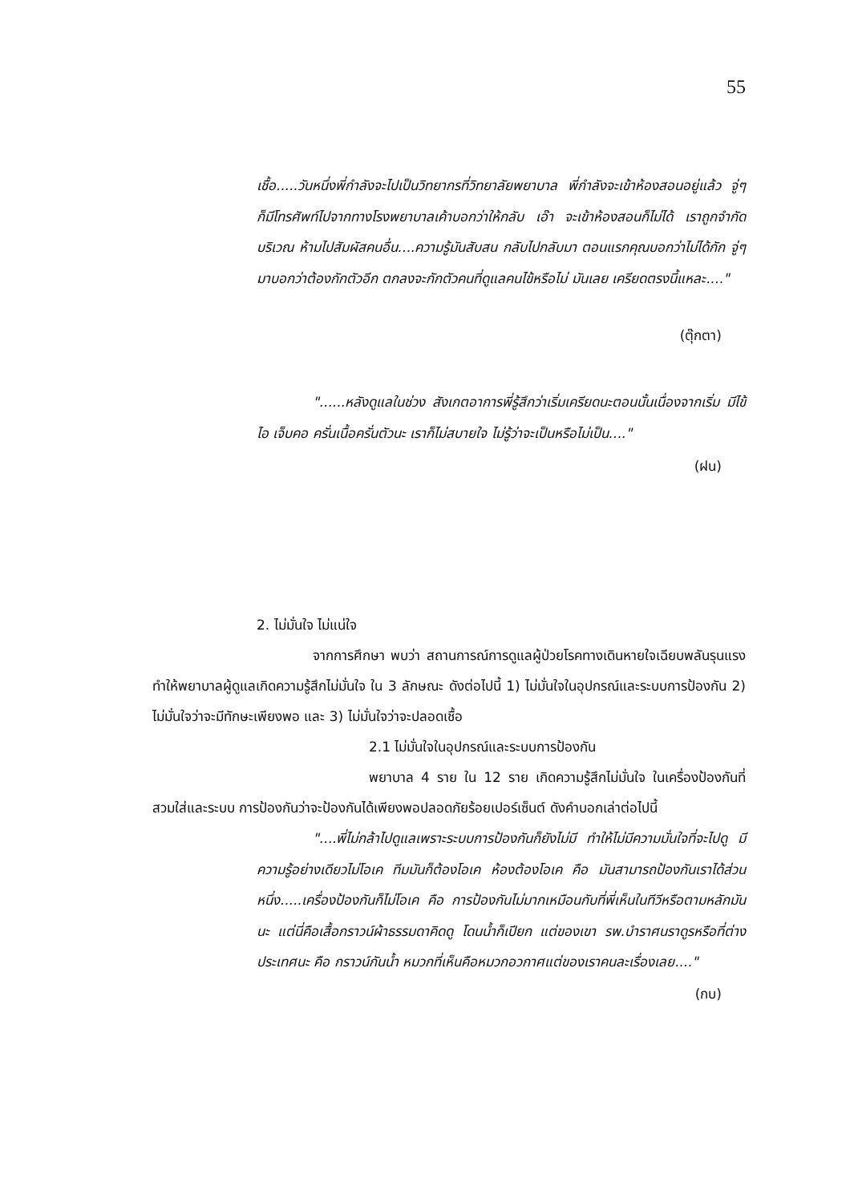55
เชื้อ.....วันหนึ่งพี่กำลังจะไปเป็นวิทยากรที่วิทยาลัยพยาบาล พี่กำลังจะเข้าห้องสอนอยู่แล้ว จู่ๆ ก็มีโทรศัพท์ไปจากทางโรงพยาบาลเค้าบอกว่าให้กลับ เอ๊า จะเข้าห้องสอนก็ไม่ได้ เราถูกจำกัดบริเวณ ห้ามไปสัมผัสคนอื่น....ความรู้มันสับสน กลับไปกลับมา ตอนแรกคุณบอกว่าไม่ได้กัก จู่ๆ มาบอกว่าต้องกักตัวอีก ตกลงจะกักตัวคนที่ดูแลคนไข้หรือไม่ มันเลย เครียดตรงนี้แหละ...."
(ตุ๊กตา)
"......หลังดูแลในช่วง สังเกตอาการพี่รู้สึกว่าเริ่มเครียดนะตอนนั้นเนื่องจากเริ่ม มีไข้ ไอ เจ็บคอ ครั่นเนื้อครั่นตัวนะ เราก็ไม่สบายใจ ไม่รู้ว่าจะเป็นหรือไม่เป็น...."
(ฝน)
2. ไม่มั่นใจ ไม่แน่ใจ
จากการศึกษา พบว่า สถานการณ์การดูแลผู้ป่วยโรคทางเดินหายใจเฉียบพลันรุนแรง ทำให้พยาบาลผู้ดูแลเกิดความรู้สึกไม่มั่นใจ ใน 3 ลักษณะ ดังต่อไปนี้ 1) ไม่มั่นใจในอุปกรณ์และระบบการป้องกัน 2) ไม่มั่นใจว่าจะมีทักษะเพียงพอ และ 3) ไม่มั่นใจว่าจะปลอดเชื้อ
2.1 ไม่มั่นใจในอุปกรณ์และระบบการป้องกัน
พยาบาล 4 ราย ใน 12 ราย เกิดความรู้สึกไม่มั่นใจ ในเครื่องป้องกันที่สวมใส่และระบบ การป้องกันว่าจะป้องกันได้เพียงพอปลอดภัยร้อยเปอร์เซ็นต์ ดังคำบอกเล่าต่อไปนี้
"....พี่ไม่กล้าไปดูแลเพราะระบบการป้องกันก็ยังไม่มี ทำให้ไม่มีความมั่นใจที่จะไปดู มีความรู้อย่างเดียวไม่โอเค ทีมมันก็ต้องโอเค ห้องต้องโอเค คือ มันสามารถป้องกันเราได้ส่วนหนึ่ง.....เครื่องป้องกันก็ไม่โอเค คือ การป้องกันไม่มากเหมือนกับที่พี่เห็นในทีวีหรือตามหลักมันนะ แต่นี่คือเสื้อกราวน์ผ้าธรรมดาคิดดู โดนน้ำก็เปียก แต่ของเขา รพ.บำราศนราดูรหรือที่ต่างประเทศนะ คือ กราวน์กันน้ำ หมวกที่เห็นคือหมวกอวกาศแต่ของเราคนละเรื่องเลย...."
(กบ)